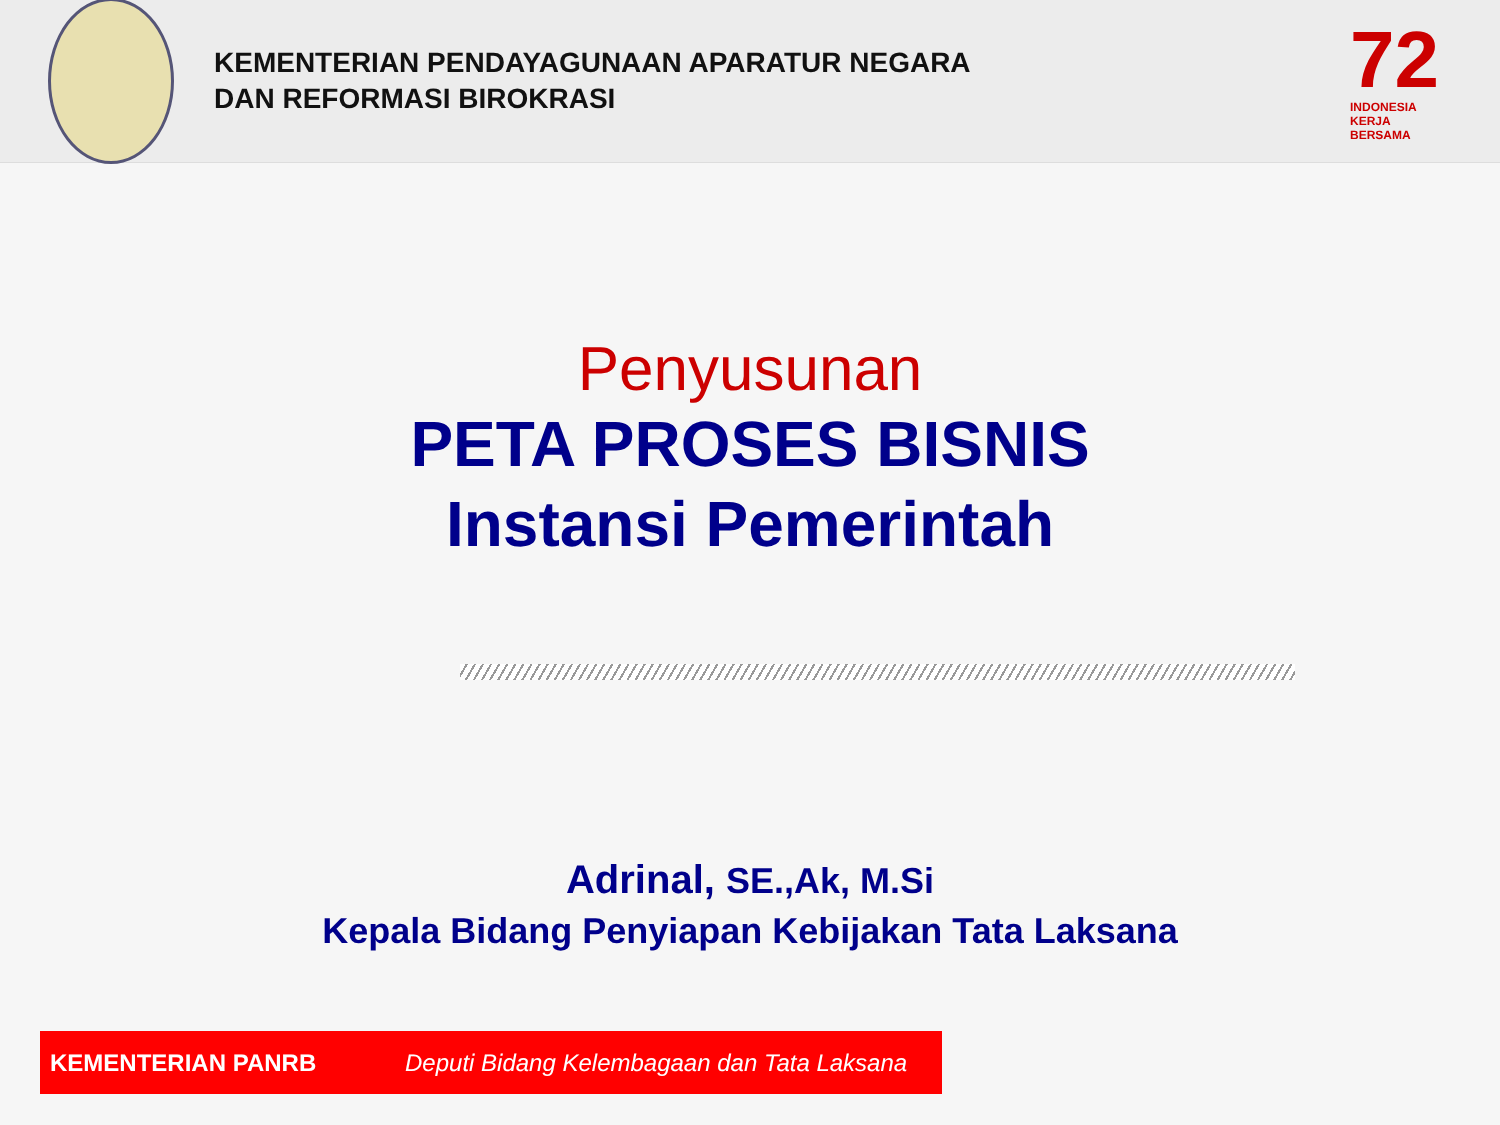KEMENTERIAN PENDAYAGUNAAN APARATUR NEGARA
DAN REFORMASI BIROKRASI
72
INDONESIA
KERJA
BERSAMA
Penyusunan
PETA PROSES BISNIS
Instansi Pemerintah
Adrinal, SE.,Ak, M.Si
Kepala Bidang Penyiapan Kebijakan Tata Laksana
KEMENTERIAN PANRB Deputi Bidang Kelembagaan dan Tata Laksana